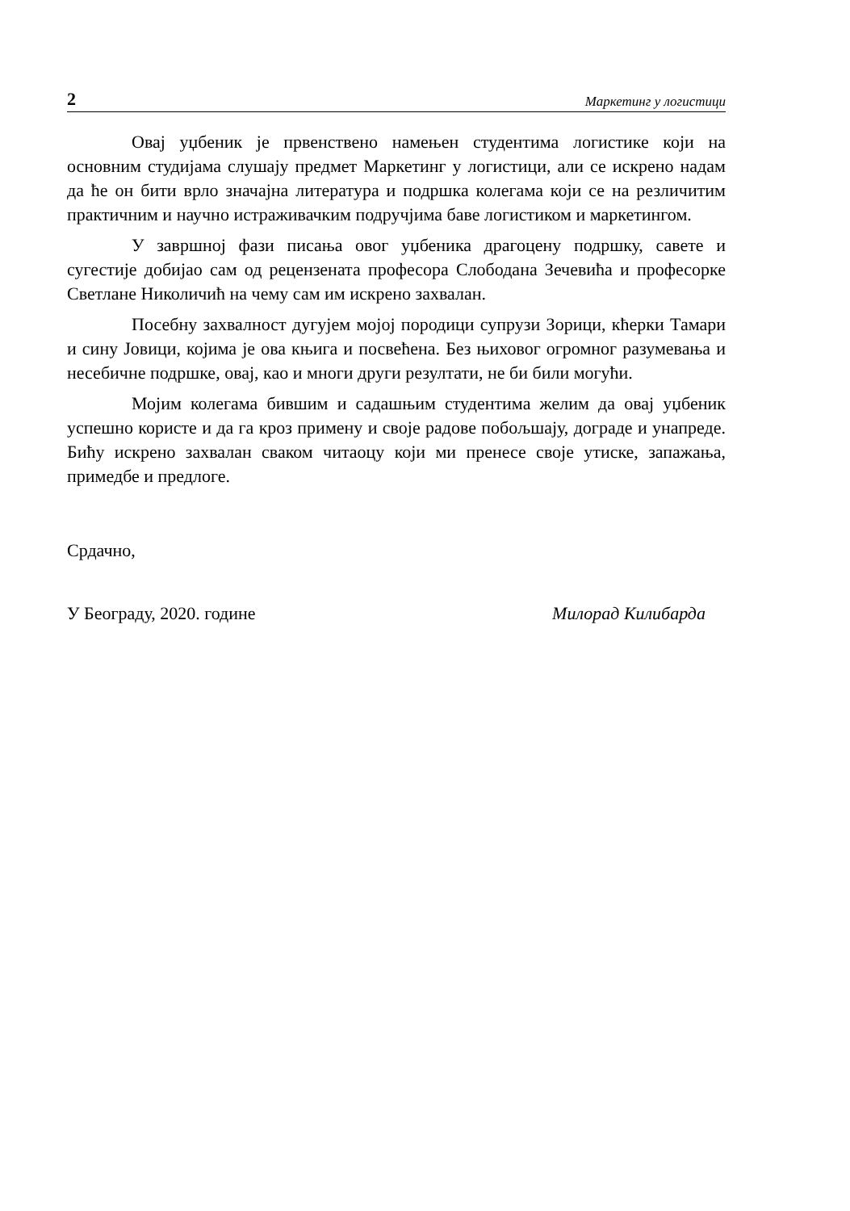2 Маркетинг у логистици
Овај уџбеник је првенствено намењен студентима логистике који на основним студијама слушају предмет Маркетинг у логистици, али се искрено надам да ће он бити врло значајна литература и подршка колегама који се на резличитим практичним и научно истраживачким подручјима баве логистиком и маркетингом.
У завршној фази писања овог уџбеника драгоцену подршку, савете и сугестије добијао сам од рецензената професора Слободана Зечевића и професорке Светлане Николичић на чему сам им искрено захвалан.
Посебну захвалност дугујем мојој породици супрузи Зорици, кћерки Тамари и сину Јовици, којима је ова књига и посвећена. Без њиховог огромног разумевања и несебичне подршке, овај, као и многи други резултати, не би били могући.
Мојим колегама бившим и садашњим студентима желим да овај уџбеник успешно користе и да га кроз примену и своје радове побољшају, дограде и унапреде. Бићу искрено захвалан сваком читаоцу који ми пренесе своје утиске, запажања, примедбе и предлоге.
Срдачно,
У Београду, 2020. године Милорад Килибарда